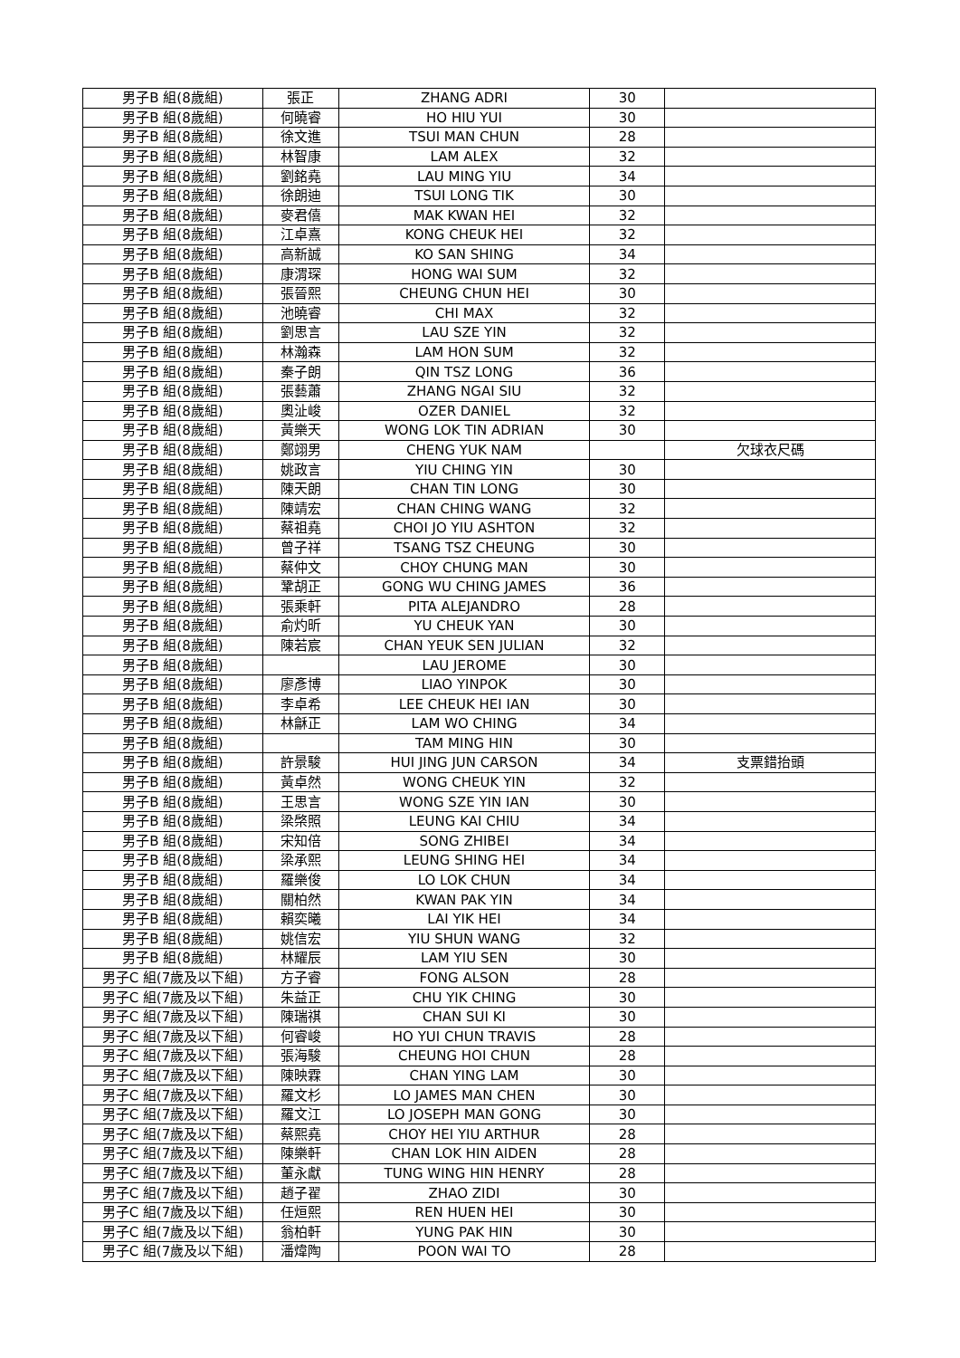| 男子B 組(8歲組) | 張正 | ZHANG ADRI | 30 | |
| 男子B 組(8歲組) | 何曉睿 | HO HIU YUI | 30 | |
| 男子B 組(8歲組) | 徐文進 | TSUI MAN CHUN | 28 | |
| 男子B 組(8歲組) | 林智康 | LAM ALEX | 32 | |
| 男子B 組(8歲組) | 劉銘堯 | LAU MING YIU | 34 | |
| 男子B 組(8歲組) | 徐朗迪 | TSUI LONG TIK | 30 | |
| 男子B 組(8歲組) | 麥君僖 | MAK KWAN HEI | 32 | |
| 男子B 組(8歲組) | 江卓熹 | KONG CHEUK HEI | 32 | |
| 男子B 組(8歲組) | 高新誠 | KO SAN SHING | 34 | |
| 男子B 組(8歲組) | 康渭琛 | HONG WAI SUM | 32 | |
| 男子B 組(8歲組) | 張晉熙 | CHEUNG CHUN HEI | 30 | |
| 男子B 組(8歲組) | 池曉睿 | CHI MAX | 32 | |
| 男子B 組(8歲組) | 劉思言 | LAU SZE YIN | 32 | |
| 男子B 組(8歲組) | 林瀚森 | LAM HON SUM | 32 | |
| 男子B 組(8歲組) | 秦子朗 | QIN TSZ LONG | 36 | |
| 男子B 組(8歲組) | 張藝蕭 | ZHANG NGAI SIU | 32 | |
| 男子B 組(8歲組) | 奧沚峻 | OZER DANIEL | 32 | |
| 男子B 組(8歲組) | 黃樂天 | WONG LOK TIN ADRIAN | 30 | |
| 男子B 組(8歲組) | 鄭翊男 | CHENG YUK NAM | | 欠球衣尺碼 |
| 男子B 組(8歲組) | 姚政言 | YIU CHING YIN | 30 | |
| 男子B 組(8歲組) | 陳天朗 | CHAN TIN LONG | 30 | |
| 男子B 組(8歲組) | 陳靖宏 | CHAN CHING WANG | 32 | |
| 男子B 組(8歲組) | 蔡祖堯 | CHOI JO YIU ASHTON | 32 | |
| 男子B 組(8歲組) | 曾子祥 | TSANG TSZ CHEUNG | 30 | |
| 男子B 組(8歲組) | 蔡仲文 | CHOY CHUNG MAN | 30 | |
| 男子B 組(8歲組) | 鞏胡正 | GONG WU CHING JAMES | 36 | |
| 男子B 組(8歲組) | 張乘軒 | PITA ALEJANDRO | 28 | |
| 男子B 組(8歲組) | 俞灼昕 | YU CHEUK YAN | 30 | |
| 男子B 組(8歲組) | 陳若宸 | CHAN YEUK SEN JULIAN | 32 | |
| 男子B 組(8歲組) | | LAU JEROME | 30 | |
| 男子B 組(8歲組) | 廖彥博 | LIAO YINPOK | 30 | |
| 男子B 組(8歲組) | 李卓希 | LEE CHEUK HEI IAN | 30 | |
| 男子B 組(8歲組) | 林龢正 | LAM WO CHING | 34 | |
| 男子B 組(8歲組) | | TAM MING HIN | 30 | |
| 男子B 組(8歲組) | 許景駿 | HUI JING JUN CARSON | 34 | 支票錯抬頭 |
| 男子B 組(8歲組) | 黃卓然 | WONG CHEUK YIN | 32 | |
| 男子B 組(8歲組) | 王思言 | WONG SZE YIN IAN | 30 | |
| 男子B 組(8歲組) | 梁棨照 | LEUNG KAI CHIU | 34 | |
| 男子B 組(8歲組) | 宋知倍 | SONG ZHIBEI | 34 | |
| 男子B 組(8歲組) | 梁承熙 | LEUNG SHING HEI | 34 | |
| 男子B 組(8歲組) | 羅樂俊 | LO LOK CHUN | 34 | |
| 男子B 組(8歲組) | 關柏然 | KWAN PAK YIN | 34 | |
| 男子B 組(8歲組) | 賴奕曦 | LAI YIK HEI | 34 | |
| 男子B 組(8歲組) | 姚信宏 | YIU SHUN WANG | 32 | |
| 男子B 組(8歲組) | 林耀辰 | LAM YIU SEN | 30 | |
| 男子C 組(7歲及以下組) | 方子睿 | FONG ALSON | 28 | |
| 男子C 組(7歲及以下組) | 朱益正 | CHU YIK CHING | 30 | |
| 男子C 組(7歲及以下組) | 陳瑞祺 | CHAN SUI KI | 30 | |
| 男子C 組(7歲及以下組) | 何睿峻 | HO YUI CHUN TRAVIS | 28 | |
| 男子C 組(7歲及以下組) | 張海駿 | CHEUNG HOI CHUN | 28 | |
| 男子C 組(7歲及以下組) | 陳映霖 | CHAN YING LAM | 30 | |
| 男子C 組(7歲及以下組) | 羅文杉 | LO JAMES MAN CHEN | 30 | |
| 男子C 組(7歲及以下組) | 羅文江 | LO JOSEPH MAN GONG | 30 | |
| 男子C 組(7歲及以下組) | 蔡熙堯 | CHOY HEI YIU ARTHUR | 28 | |
| 男子C 組(7歲及以下組) | 陳樂軒 | CHAN LOK HIN AIDEN | 28 | |
| 男子C 組(7歲及以下組) | 董永獻 | TUNG WING HIN HENRY | 28 | |
| 男子C 組(7歲及以下組) | 趙子翟 | ZHAO ZIDI | 30 | |
| 男子C 組(7歲及以下組) | 任烜熙 | REN HUEN HEI | 30 | |
| 男子C 組(7歲及以下組) | 翁柏軒 | YUNG PAK HIN | 30 | |
| 男子C 組(7歲及以下組) | 潘煒陶 | POON WAI TO | 28 | |